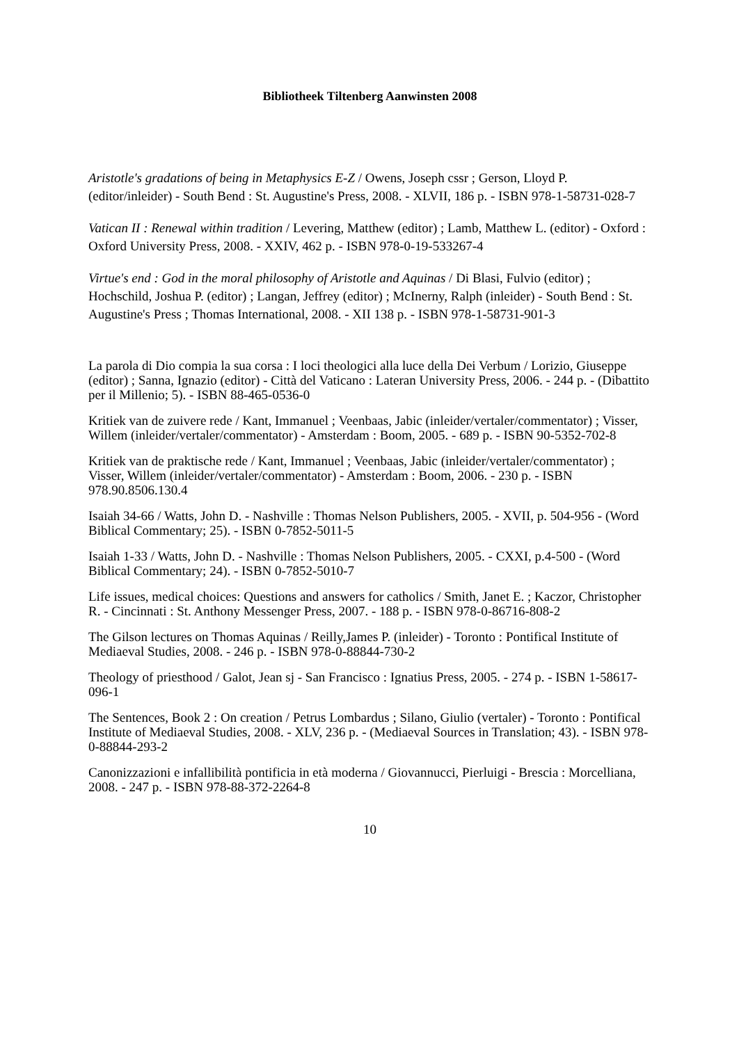Bibliotheek Tiltenberg Aanwinsten 2008
Aristotle's gradations of being in Metaphysics E-Z / Owens, Joseph cssr ; Gerson, Lloyd P. (editor/inleider) - South Bend : St. Augustine's Press, 2008. - XLVII, 186 p. - ISBN 978-1-58731-028-7
Vatican II : Renewal within tradition / Levering, Matthew (editor) ; Lamb, Matthew L. (editor) - Oxford : Oxford University Press, 2008. - XXIV, 462 p. - ISBN 978-0-19-533267-4
Virtue's end : God in the moral philosophy of Aristotle and Aquinas / Di Blasi, Fulvio (editor) ; Hochschild, Joshua P. (editor) ; Langan, Jeffrey (editor) ; McInerny, Ralph (inleider) - South Bend : St. Augustine's Press ; Thomas International, 2008. - XII 138 p. - ISBN 978-1-58731-901-3
La parola di Dio compia la sua corsa : I loci theologici alla luce della Dei Verbum / Lorizio, Giuseppe (editor) ; Sanna, Ignazio (editor) - Città del Vaticano : Lateran University Press, 2006. - 244 p. - (Dibattito per il Millenio; 5). - ISBN 88-465-0536-0
Kritiek van de zuivere rede / Kant, Immanuel ; Veenbaas, Jabic (inleider/vertaler/commentator) ; Visser, Willem (inleider/vertaler/commentator) - Amsterdam : Boom, 2005. - 689 p. - ISBN 90-5352-702-8
Kritiek van de praktische rede / Kant, Immanuel ; Veenbaas, Jabic (inleider/vertaler/commentator) ; Visser, Willem (inleider/vertaler/commentator) - Amsterdam : Boom, 2006. - 230 p. - ISBN 978.90.8506.130.4
Isaiah 34-66 / Watts, John D. - Nashville : Thomas Nelson Publishers, 2005. - XVII, p. 504-956 - (Word Biblical Commentary; 25). - ISBN 0-7852-5011-5
Isaiah 1-33 / Watts, John D. - Nashville : Thomas Nelson Publishers, 2005. - CXXI, p.4-500 - (Word Biblical Commentary; 24). - ISBN 0-7852-5010-7
Life issues, medical choices: Questions and answers for catholics / Smith, Janet E. ; Kaczor, Christopher R. - Cincinnati : St. Anthony Messenger Press, 2007. - 188 p. - ISBN 978-0-86716-808-2
The Gilson lectures on Thomas Aquinas / Reilly,James P. (inleider) - Toronto : Pontifical Institute of Mediaeval Studies, 2008. - 246 p. - ISBN 978-0-88844-730-2
Theology of priesthood / Galot, Jean sj - San Francisco : Ignatius Press, 2005. - 274 p. - ISBN 1-58617-096-1
The Sentences, Book 2 : On creation / Petrus Lombardus ; Silano, Giulio (vertaler) - Toronto : Pontifical Institute of Mediaeval Studies, 2008. - XLV, 236 p. - (Mediaeval Sources in Translation; 43). - ISBN 978-0-88844-293-2
Canonizzazioni e infallibilità pontificia in età moderna / Giovannucci, Pierluigi - Brescia : Morcelliana, 2008. - 247 p. - ISBN 978-88-372-2264-8
10